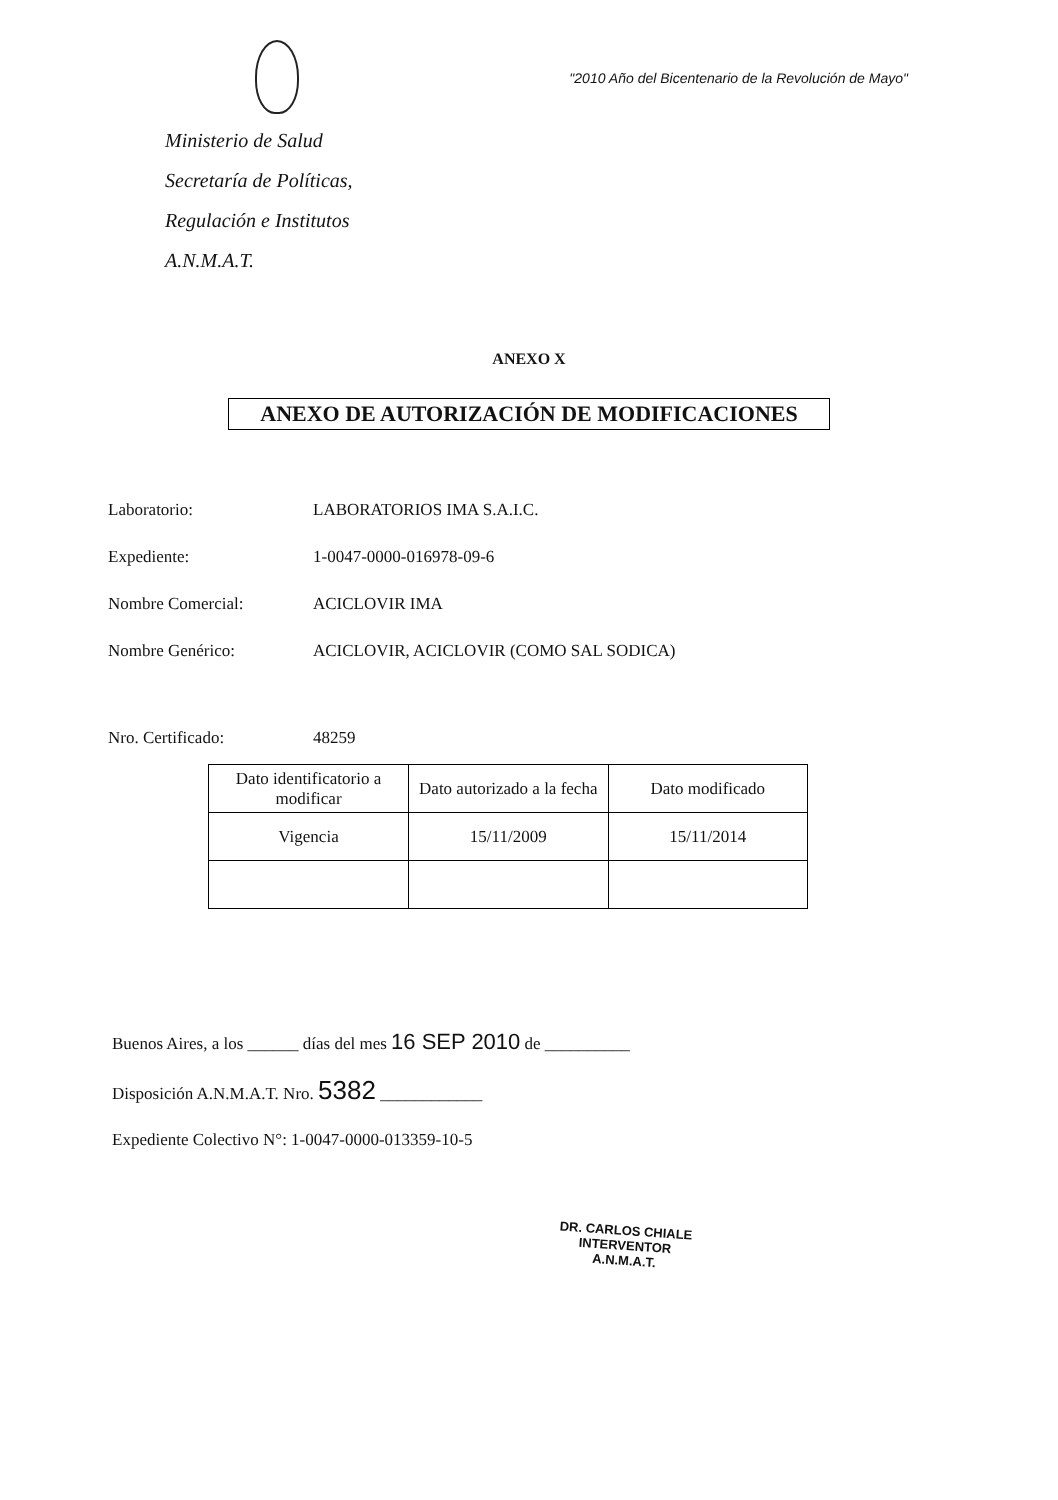"2010 Año del Bicentenario de la Revolución de Mayo"
Ministerio de Salud
Secretaría de Políticas,
Regulación e Institutos
A.N.M.A.T.
ANEXO X
ANEXO DE AUTORIZACIÓN DE MODIFICACIONES
Laboratorio: LABORATORIOS IMA S.A.I.C.
Expediente: 1-0047-0000-016978-09-6
Nombre Comercial: ACICLOVIR IMA
Nombre Genérico: ACICLOVIR, ACICLOVIR (COMO SAL SODICA)
Nro. Certificado: 48259
| Dato identificatorio a modificar | Dato autorizado a la fecha | Dato modificado |
| Vigencia | 15/11/2009 | 15/11/2014 |
Buenos Aires, a los ______ días del mes 16 SEP 2010 de __________
Disposición A.N.M.A.T. Nro. 5382 ____________
Expediente Colectivo N°: 1-0047-0000-013359-10-5
DR. CARLOS CHIALE
INTERVENTOR
A.N.M.A.T.